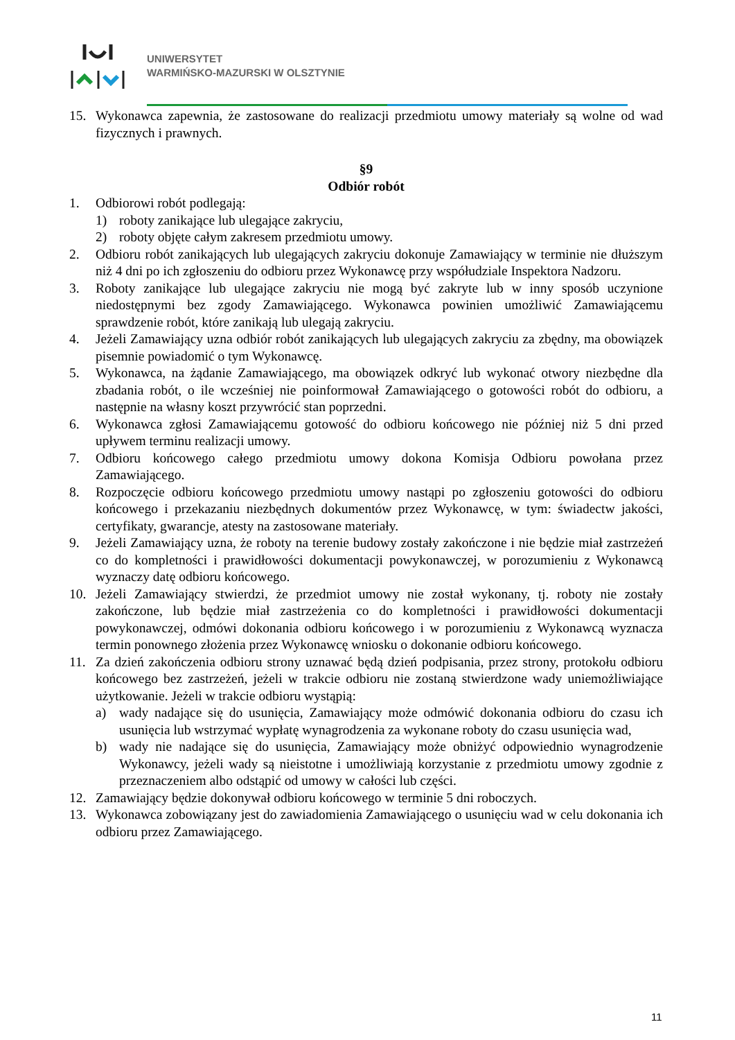UNIWERSYTET
WARMIŃSKO-MAZURSKI W OLSZTYNIE
15. Wykonawca zapewnia, że zastosowane do realizacji przedmiotu umowy materiały są wolne od wad fizycznych i prawnych.
§9
Odbiór robót
1. Odbiorowi robót podlegają:
1) roboty zanikające lub ulegające zakryciu,
2) roboty objęte całym zakresem przedmiotu umowy.
2. Odbioru robót zanikających lub ulegających zakryciu dokonuje Zamawiający w terminie nie dłuższym niż 4 dni po ich zgłoszeniu do odbioru przez Wykonawcę przy współudziale Inspektora Nadzoru.
3. Roboty zanikające lub ulegające zakryciu nie mogą być zakryte lub w inny sposób uczynione niedostępnymi bez zgody Zamawiającego. Wykonawca powinien umożliwić Zamawiającemu sprawdzenie robót, które zanikają lub ulegają zakryciu.
4. Jeżeli Zamawiający uzna odbiór robót zanikających lub ulegających zakryciu za zbędny, ma obowiązek pisemnie powiadomić o tym Wykonawcę.
5. Wykonawca, na żądanie Zamawiającego, ma obowiązek odkryć lub wykonać otwory niezbędne dla zbadania robót, o ile wcześniej nie poinformował Zamawiającego o gotowości robót do odbioru, a następnie na własny koszt przywrócić stan poprzedni.
6. Wykonawca zgłosi Zamawiającemu gotowość do odbioru końcowego nie później niż 5 dni przed upływem terminu realizacji umowy.
7. Odbioru końcowego całego przedmiotu umowy dokona Komisja Odbioru powołana przez Zamawiającego.
8. Rozpoczęcie odbioru końcowego przedmiotu umowy nastąpi po zgłoszeniu gotowości do odbioru końcowego i przekazaniu niezbędnych dokumentów przez Wykonawcę, w tym: świadectw jakości, certyfikaty, gwarancje, atesty na zastosowane materiały.
9. Jeżeli Zamawiający uzna, że roboty na terenie budowy zostały zakończone i nie będzie miał zastrzeżeń co do kompletności i prawidłowości dokumentacji powykonawczej, w porozumieniu z Wykonawcą wyznaczy datę odbioru końcowego.
10. Jeżeli Zamawiający stwierdzi, że przedmiot umowy nie został wykonany, tj. roboty nie zostały zakończone, lub będzie miał zastrzeżenia co do kompletności i prawidłowości dokumentacji powykonawczej, odmówi dokonania odbioru końcowego i w porozumieniu z Wykonawcą wyznacza termin ponownego złożenia przez Wykonawcę wniosku o dokonanie odbioru końcowego.
11. Za dzień zakończenia odbioru strony uznawać będą dzień podpisania, przez strony, protokołu odbioru końcowego bez zastrzeżeń, jeżeli w trakcie odbioru nie zostaną stwierdzone wady uniemożliwiające użytkowanie. Jeżeli w trakcie odbioru wystąpią:
a) wady nadające się do usunięcia, Zamawiający może odmówić dokonania odbioru do czasu ich usunięcia lub wstrzymać wypłatę wynagrodzenia za wykonane roboty do czasu usunięcia wad,
b) wady nie nadające się do usunięcia, Zamawiający może obniżyć odpowiednio wynagrodzenie Wykonawcy, jeżeli wady są nieistotne i umożliwiają korzystanie z przedmiotu umowy zgodnie z przeznaczeniem albo odstąpić od umowy w całości lub części.
12. Zamawiający będzie dokonywał odbioru końcowego w terminie 5 dni roboczych.
13. Wykonawca zobowiązany jest do zawiadomienia Zamawiającego o usunięciu wad w celu dokonania ich odbioru przez Zamawiającego.
11